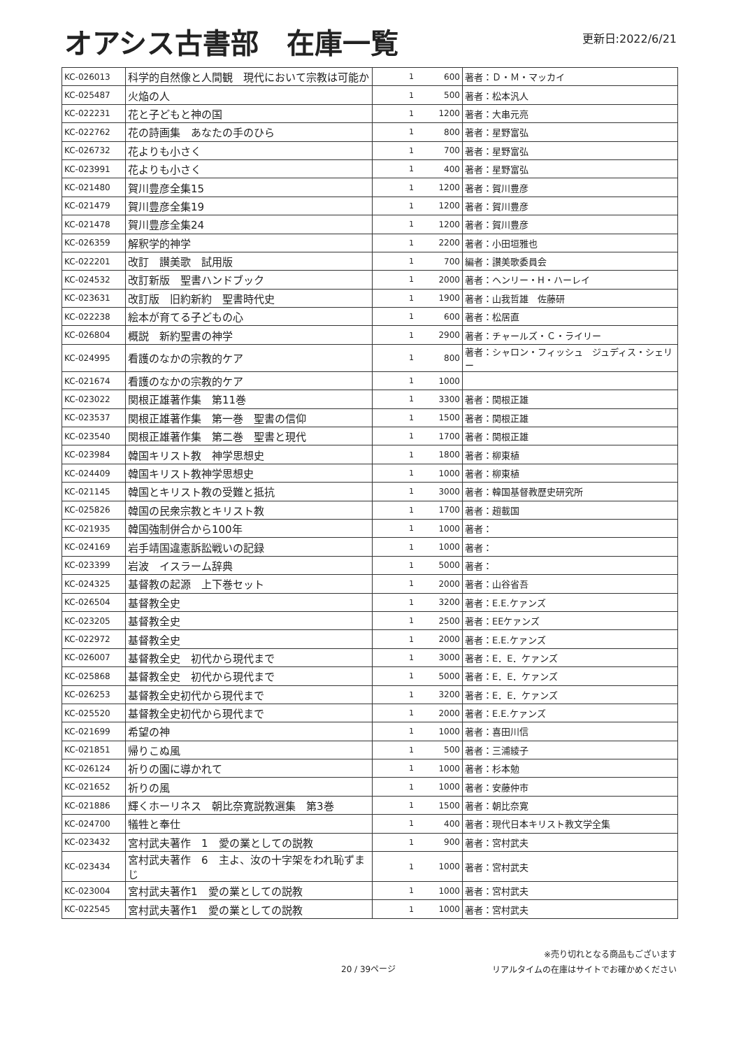オアシス古書部　在庫一覧
更新日:2022/6/21
| KC-026013 | 科学的自然像と人間観 現代において宗教は可能か | 1 | 600 | 著者：Ｄ・Ｍ・マッカイ |
| KC-025487 | 火焔の人 | 1 | 500 | 著者：松本汎人 |
| KC-022231 | 花と子どもと神の国 | 1 | 1200 | 著者：大串元亮 |
| KC-022762 | 花の詩画集 あなたの手のひら | 1 | 800 | 著者：星野富弘 |
| KC-026732 | 花よりも小さく | 1 | 700 | 著者：星野富弘 |
| KC-023991 | 花よりも小さく | 1 | 400 | 著者：星野富弘 |
| KC-021480 | 賀川豊彦全集15 | 1 | 1200 | 著者：賀川豊彦 |
| KC-021479 | 賀川豊彦全集19 | 1 | 1200 | 著者：賀川豊彦 |
| KC-021478 | 賀川豊彦全集24 | 1 | 1200 | 著者：賀川豊彦 |
| KC-026359 | 解釈学的神学 | 1 | 2200 | 著者：小田垣雅也 |
| KC-022201 | 改訂 讃美歌 試用版 | 1 | 700 | 編者：讃美歌委員会 |
| KC-024532 | 改訂新版 聖書ハンドブック | 1 | 2000 | 著者：ヘンリー・H・ハーレイ |
| KC-023631 | 改訂版 旧約新約 聖書時代史 | 1 | 1900 | 著者：山我哲雄 佐藤研 |
| KC-022238 | 絵本が育てる子どもの心 | 1 | 600 | 著者：松居直 |
| KC-026804 | 概説 新約聖書の神学 | 1 | 2900 | 著者：チャールズ・Ｃ・ライリー |
| KC-024995 | 看護のなかの宗教的ケア | 1 | 800 | 著者：シャロン・フィッシュ ジュディス・シェリー |
| KC-021674 | 看護のなかの宗教的ケア | 1 | 1000 | |
| KC-023022 | 関根正雄著作集 第11巻 | 1 | 3300 | 著者：関根正雄 |
| KC-023537 | 関根正雄著作集 第一巻 聖書の信仰 | 1 | 1500 | 著者：関根正雄 |
| KC-023540 | 関根正雄著作集 第二巻 聖書と現代 | 1 | 1700 | 著者：関根正雄 |
| KC-023984 | 韓国キリスト教 神学思想史 | 1 | 1800 | 著者：柳東植 |
| KC-024409 | 韓国キリスト教神学思想史 | 1 | 1000 | 著者：柳東植 |
| KC-021145 | 韓国とキリスト教の受難と抵抗 | 1 | 3000 | 著者：韓国基督教歴史研究所 |
| KC-025826 | 韓国の民衆宗教とキリスト教 | 1 | 1700 | 著者：趙載国 |
| KC-021935 | 韓国強制併合から100年 | 1 | 1000 | 著者： |
| KC-024169 | 岩手靖国違憲訴訟戦いの記録 | 1 | 1000 | 著者： |
| KC-023399 | 岩波 イスラーム辞典 | 1 | 5000 | 著者： |
| KC-024325 | 基督教の起源 上下巻セット | 1 | 2000 | 著者：山谷省吾 |
| KC-026504 | 基督教全史 | 1 | 3200 | 著者：E.E.ケァンズ |
| KC-023205 | 基督教全史 | 1 | 2500 | 著者：EEケァンズ |
| KC-022972 | 基督教全史 | 1 | 2000 | 著者：E.E.ケァンズ |
| KC-026007 | 基督教全史 初代から現代まで | 1 | 3000 | 著者：E．E．ケァンズ |
| KC-025868 | 基督教全史 初代から現代まで | 1 | 5000 | 著者：E．E．ケァンズ |
| KC-026253 | 基督教全史初代から現代まで | 1 | 3200 | 著者：E．E．ケァンズ |
| KC-025520 | 基督教全史初代から現代まで | 1 | 2000 | 著者：E.E.ケァンズ |
| KC-021699 | 希望の神 | 1 | 1000 | 著者：喜田川信 |
| KC-021851 | 帰りこぬ風 | 1 | 500 | 著者：三浦綾子 |
| KC-026124 | 祈りの園に導かれて | 1 | 1000 | 著者：杉本勉 |
| KC-021652 | 祈りの風 | 1 | 1000 | 著者：安藤仲市 |
| KC-021886 | 輝くホーリネス 朝比奈寛説教選集 第3巻 | 1 | 1500 | 著者：朝比奈寛 |
| KC-024700 | 犠牲と奉仕 | 1 | 400 | 著者：現代日本キリスト教文学全集 |
| KC-023432 | 宮村武夫著作 1 愛の業としての説教 | 1 | 900 | 著者：宮村武夫 |
| KC-023434 | 宮村武夫著作 6 主よ、汝の十字架をわれ恥ずまじ | 1 | 1000 | 著者：宮村武夫 |
| KC-023004 | 宮村武夫著作1 愛の業としての説教 | 1 | 1000 | 著者：宮村武夫 |
| KC-022545 | 宮村武夫著作1 愛の業としての説教 | 1 | 1000 | 著者：宮村武夫 |
20 / 39ページ
※売り切れとなる商品もございます
リアルタイムの在庫はサイトでお確かめください